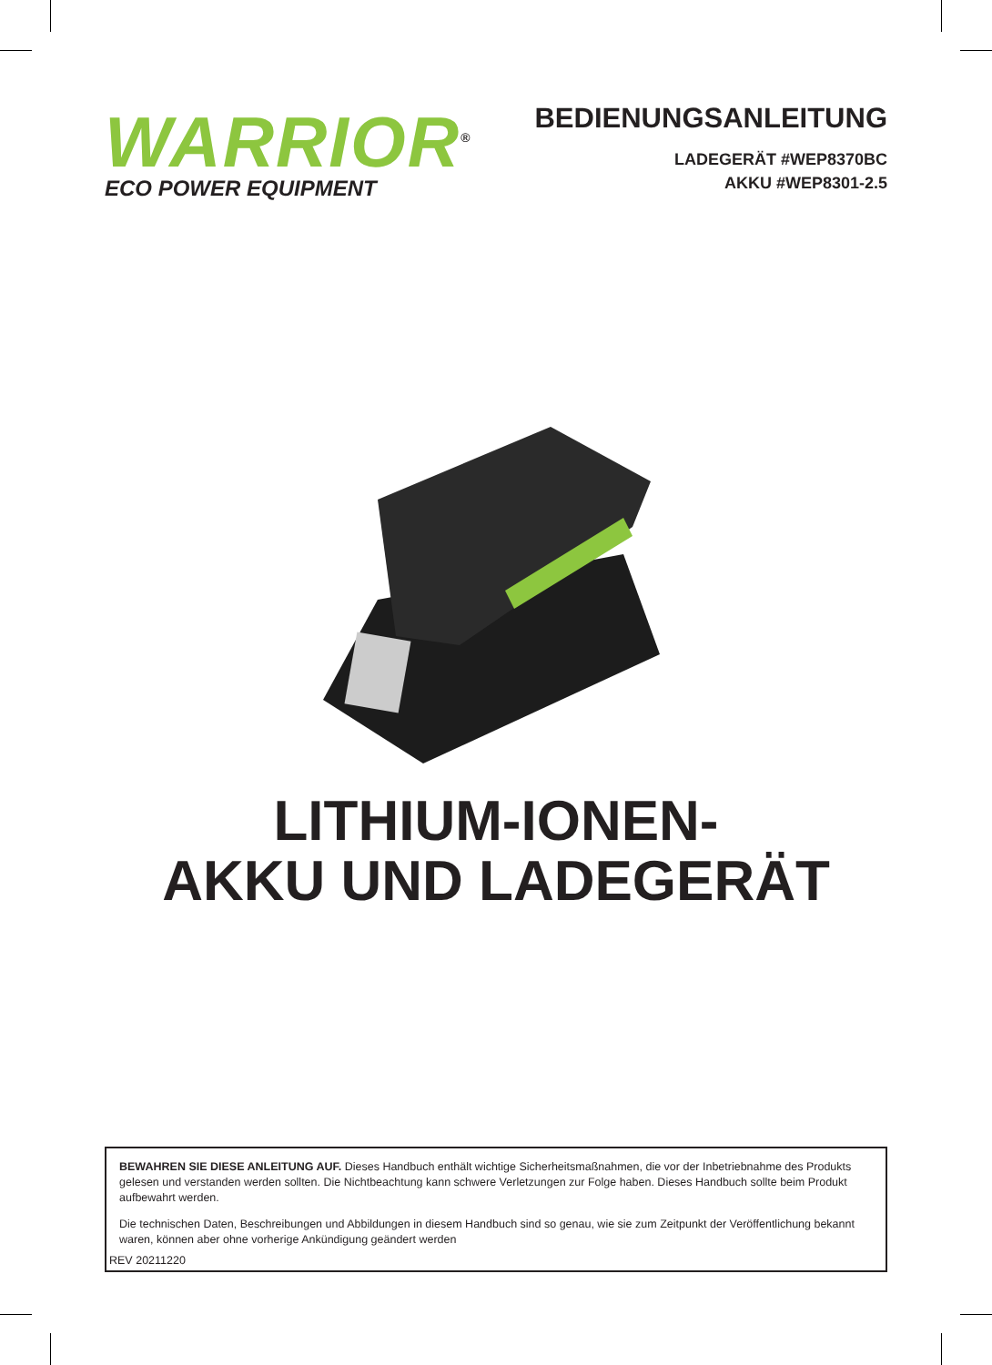WARRIOR<sup>®</sup>
ECO POWER EQUIPMENT
BEDIENUNGSANLEITUNG
LADEGERÄT #WEP8370BC
AKKU #WEP8301-2.5
LITHIUM-IONEN-
AKKU UND LADEGERÄT
BEWAHREN SIE DIESE ANLEITUNG AUF. Dieses Handbuch enthält wichtige Sicherheitsmaßnahmen, die vor der Inbetriebnahme des Produkts gelesen und verstanden werden sollten. Die Nichtbeachtung kann schwere Verletzungen zur Folge haben. Dieses Handbuch sollte beim Produkt aufbewahrt werden.
Die technischen Daten, Beschreibungen und Abbildungen in diesem Handbuch sind so genau, wie sie zum Zeitpunkt der Veröffentlichung bekannt waren, können aber ohne vorherige Ankündigung geändert werden
REV 20211220